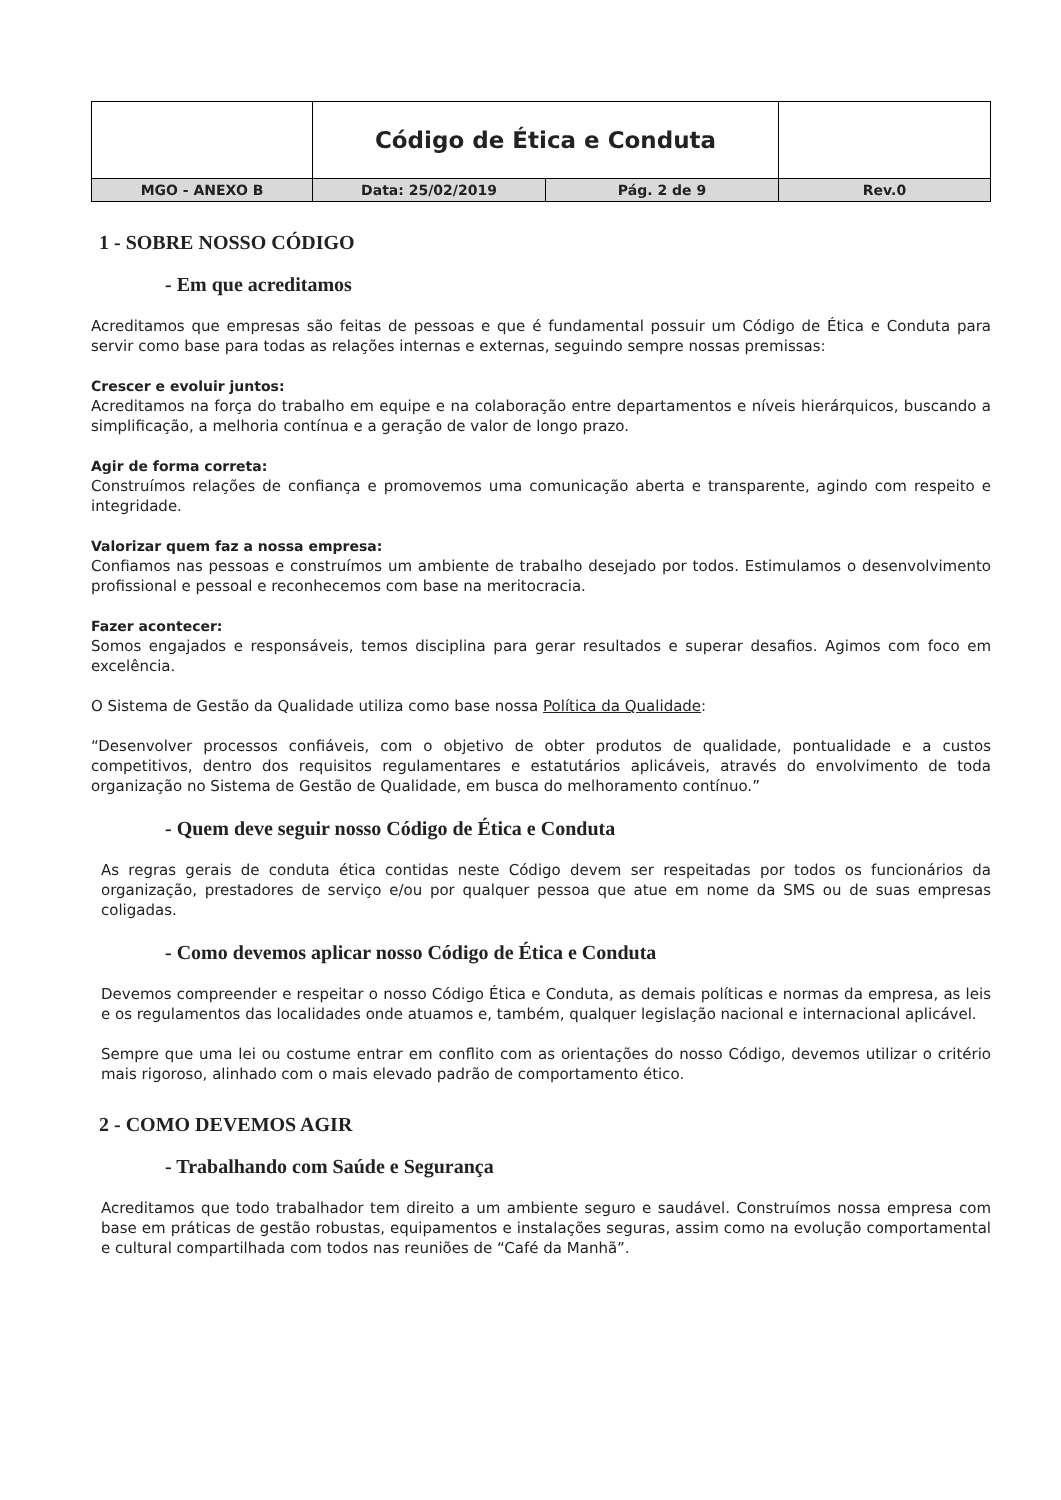| | Código de Ética e Conduta | | |
| MGO - ANEXO B | Data: 25/02/2019 | Pág. 2 de 9 | Rev.0 |
1 - SOBRE NOSSO CÓDIGO
- Em que acreditamos
Acreditamos que empresas são feitas de pessoas e que é fundamental possuir um Código de Ética e Conduta para servir como base para todas as relações internas e externas, seguindo sempre nossas premissas:
Crescer e evoluir juntos:
Acreditamos na força do trabalho em equipe e na colaboração entre departamentos e níveis hierárquicos, buscando a simplificação, a melhoria contínua e a geração de valor de longo prazo.
Agir de forma correta:
Construímos relações de confiança e promovemos uma comunicação aberta e transparente, agindo com respeito e integridade.
Valorizar quem faz a nossa empresa:
Confiamos nas pessoas e construímos um ambiente de trabalho desejado por todos. Estimulamos o desenvolvimento profissional e pessoal e reconhecemos com base na meritocracia.
Fazer acontecer:
Somos engajados e responsáveis, temos disciplina para gerar resultados e superar desafios. Agimos com foco em excelência.
O Sistema de Gestão da Qualidade utiliza como base nossa Política da Qualidade:
“Desenvolver processos confiáveis, com o objetivo de obter produtos de qualidade, pontualidade e a custos competitivos, dentro dos requisitos regulamentares e estatutários aplicáveis, através do envolvimento de toda organização no Sistema de Gestão de Qualidade, em busca do melhoramento contínuo.”
- Quem deve seguir nosso Código de Ética e Conduta
As regras gerais de conduta ética contidas neste Código devem ser respeitadas por todos os funcionários da organização, prestadores de serviço e/ou por qualquer pessoa que atue em nome da SMS ou de suas empresas coligadas.
- Como devemos aplicar nosso Código de Ética e Conduta
Devemos compreender e respeitar o nosso Código Ética e Conduta, as demais políticas e normas da empresa, as leis e os regulamentos das localidades onde atuamos e, também, qualquer legislação nacional e internacional aplicável.
Sempre que uma lei ou costume entrar em conflito com as orientações do nosso Código, devemos utilizar o critério mais rigoroso, alinhado com o mais elevado padrão de comportamento ético.
2 - COMO DEVEMOS AGIR
- Trabalhando com Saúde e Segurança
Acreditamos que todo trabalhador tem direito a um ambiente seguro e saudável. Construímos nossa empresa com base em práticas de gestão robustas, equipamentos e instalações seguras, assim como na evolução comportamental e cultural compartilhada com todos nas reuniões de “Café da Manhã”.